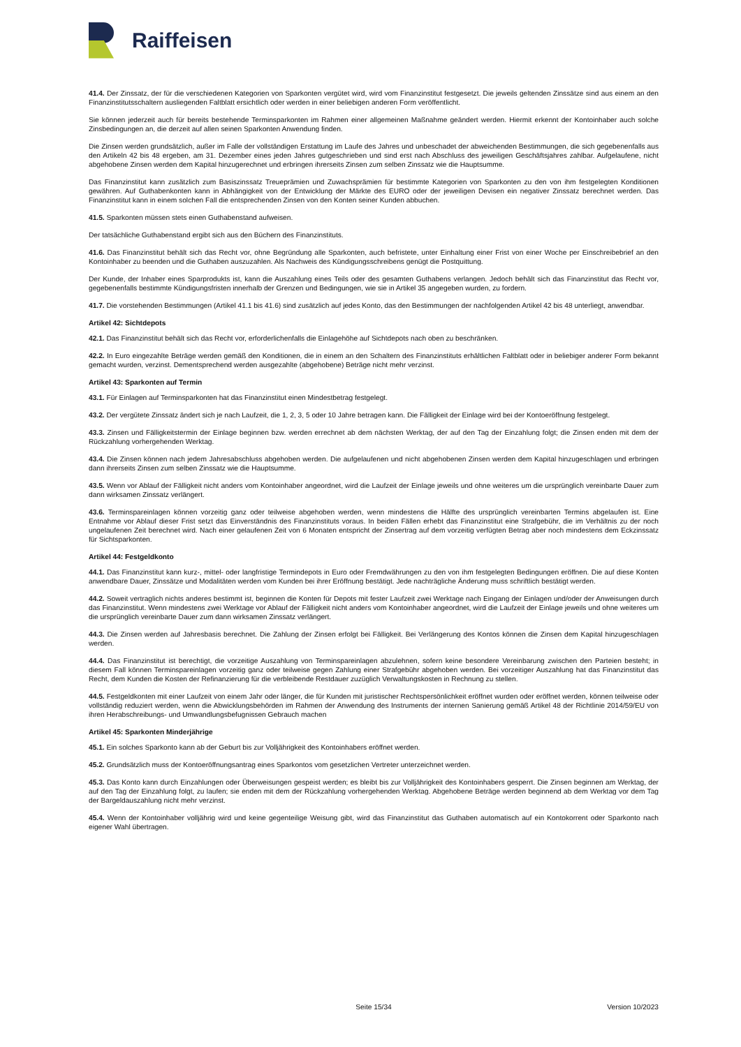Raiffeisen
41.4. Der Zinssatz, der für die verschiedenen Kategorien von Sparkonten vergütet wird, wird vom Finanzinstitut festgesetzt. Die jeweils geltenden Zinssätze sind aus einem an den Finanzinstitutsschaltern ausliegenden Faltblatt ersichtlich oder werden in einer beliebigen anderen Form veröffentlicht.
Sie können jederzeit auch für bereits bestehende Terminsparkonten im Rahmen einer allgemeinen Maßnahme geändert werden. Hiermit erkennt der Kontoinhaber auch solche Zinsbedingungen an, die derzeit auf allen seinen Sparkonten Anwendung finden.
Die Zinsen werden grundsätzlich, außer im Falle der vollständigen Erstattung im Laufe des Jahres und unbeschadet der abweichenden Bestimmungen, die sich gegebenenfalls aus den Artikeln 42 bis 48 ergeben, am 31. Dezember eines jeden Jahres gutgeschrieben und sind erst nach Abschluss des jeweiligen Geschäftsjahres zahlbar. Aufgelaufene, nicht abgehobene Zinsen werden dem Kapital hinzugerechnet und erbringen ihrerseits Zinsen zum selben Zinssatz wie die Hauptsumme.
Das Finanzinstitut kann zusätzlich zum Basiszinssatz Treueprämien und Zuwachsprämien für bestimmte Kategorien von Sparkonten zu den von ihm festgelegten Konditionen gewähren. Auf Guthabenkonten kann in Abhängigkeit von der Entwicklung der Märkte des EURO oder der jeweiligen Devisen ein negativer Zinssatz berechnet werden. Das Finanzinstitut kann in einem solchen Fall die entsprechenden Zinsen von den Konten seiner Kunden abbuchen.
41.5. Sparkonten müssen stets einen Guthabenstand aufweisen.
Der tatsächliche Guthabenstand ergibt sich aus den Büchern des Finanzinstituts.
41.6. Das Finanzinstitut behält sich das Recht vor, ohne Begründung alle Sparkonten, auch befristete, unter Einhaltung einer Frist von einer Woche per Einschreibebrief an den Kontoinhaber zu beenden und die Guthaben auszuzahlen. Als Nachweis des Kündigungsschreibens genügt die Postquittung.
Der Kunde, der Inhaber eines Sparprodukts ist, kann die Auszahlung eines Teils oder des gesamten Guthabens verlangen. Jedoch behält sich das Finanzinstitut das Recht vor, gegebenenfalls bestimmte Kündigungsfristen innerhalb der Grenzen und Bedingungen, wie sie in Artikel 35 angegeben wurden, zu fordern.
41.7. Die vorstehenden Bestimmungen (Artikel 41.1 bis 41.6) sind zusätzlich auf jedes Konto, das den Bestimmungen der nachfolgenden Artikel 42 bis 48 unterliegt, anwendbar.
Artikel 42: Sichtdepots
42.1. Das Finanzinstitut behält sich das Recht vor, erforderlichenfalls die Einlagehöhe auf Sichtdepots nach oben zu beschränken.
42.2. In Euro eingezahlte Beträge werden gemäß den Konditionen, die in einem an den Schaltern des Finanzinstituts erhältlichen Faltblatt oder in beliebiger anderer Form bekannt gemacht wurden, verzinst. Dementsprechend werden ausgezahlte (abgehobene) Beträge nicht mehr verzinst.
Artikel 43: Sparkonten auf Termin
43.1. Für Einlagen auf Terminsparkonten hat das Finanzinstitut einen Mindestbetrag festgelegt.
43.2. Der vergütete Zinssatz ändert sich je nach Laufzeit, die 1, 2, 3, 5 oder 10 Jahre betragen kann. Die Fälligkeit der Einlage wird bei der Kontoeröffnung festgelegt.
43.3. Zinsen und Fälligkeitstermin der Einlage beginnen bzw. werden errechnet ab dem nächsten Werktag, der auf den Tag der Einzahlung folgt; die Zinsen enden mit dem der Rückzahlung vorhergehenden Werktag.
43.4. Die Zinsen können nach jedem Jahresabschluss abgehoben werden. Die aufgelaufenen und nicht abgehobenen Zinsen werden dem Kapital hinzugeschlagen und erbringen dann ihrerseits Zinsen zum selben Zinssatz wie die Hauptsumme.
43.5. Wenn vor Ablauf der Fälligkeit nicht anders vom Kontoinhaber angeordnet, wird die Laufzeit der Einlage jeweils und ohne weiteres um die ursprünglich vereinbarte Dauer zum dann wirksamen Zinssatz verlängert.
43.6. Terminspareinlagen können vorzeitig ganz oder teilweise abgehoben werden, wenn mindestens die Hälfte des ursprünglich vereinbarten Termins abgelaufen ist. Eine Entnahme vor Ablauf dieser Frist setzt das Einverständnis des Finanzinstituts voraus. In beiden Fällen erhebt das Finanzinstitut eine Strafgebühr, die im Verhältnis zu der noch ungelaufenen Zeit berechnet wird. Nach einer gelaufenen Zeit von 6 Monaten entspricht der Zinsertrag auf dem vorzeitig verfügten Betrag aber noch mindestens dem Eckzinssatz für Sichtsparkonten.
Artikel 44: Festgeldkonto
44.1. Das Finanzinstitut kann kurz-, mittel- oder langfristige Termindepots in Euro oder Fremdwährungen zu den von ihm festgelegten Bedingungen eröffnen. Die auf diese Konten anwendbare Dauer, Zinssätze und Modalitäten werden vom Kunden bei ihrer Eröffnung bestätigt. Jede nachträgliche Änderung muss schriftlich bestätigt werden.
44.2. Soweit vertraglich nichts anderes bestimmt ist, beginnen die Konten für Depots mit fester Laufzeit zwei Werktage nach Eingang der Einlagen und/oder der Anweisungen durch das Finanzinstitut. Wenn mindestens zwei Werktage vor Ablauf der Fälligkeit nicht anders vom Kontoinhaber angeordnet, wird die Laufzeit der Einlage jeweils und ohne weiteres um die ursprünglich vereinbarte Dauer zum dann wirksamen Zinssatz verlängert.
44.3. Die Zinsen werden auf Jahresbasis berechnet. Die Zahlung der Zinsen erfolgt bei Fälligkeit. Bei Verlängerung des Kontos können die Zinsen dem Kapital hinzugeschlagen werden.
44.4. Das Finanzinstitut ist berechtigt, die vorzeitige Auszahlung von Terminspareinlagen abzulehnen, sofern keine besondere Vereinbarung zwischen den Parteien besteht; in diesem Fall können Terminspareinlagen vorzeitig ganz oder teilweise gegen Zahlung einer Strafgebühr abgehoben werden. Bei vorzeitiger Auszahlung hat das Finanzinstitut das Recht, dem Kunden die Kosten der Refinanzierung für die verbleibende Restdauer zuzüglich Verwaltungskosten in Rechnung zu stellen.
44.5. Festgeldkonten mit einer Laufzeit von einem Jahr oder länger, die für Kunden mit juristischer Rechtspersönlichkeit eröffnet wurden oder eröffnet werden, können teilweise oder vollständig reduziert werden, wenn die Abwicklungsbehörden im Rahmen der Anwendung des Instruments der internen Sanierung gemäß Artikel 48 der Richtlinie 2014/59/EU von ihren Herabschreibungs- und Umwandlungsbefugnissen Gebrauch machen
Artikel 45: Sparkonten Minderjährige
45.1. Ein solches Sparkonto kann ab der Geburt bis zur Volljährigkeit des Kontoinhabers eröffnet werden.
45.2. Grundsätzlich muss der Kontoeröffnungsantrag eines Sparkontos vom gesetzlichen Vertreter unterzeichnet werden.
45.3. Das Konto kann durch Einzahlungen oder Überweisungen gespeist werden; es bleibt bis zur Volljährigkeit des Kontoinhabers gesperrt. Die Zinsen beginnen am Werktag, der auf den Tag der Einzahlung folgt, zu laufen; sie enden mit dem der Rückzahlung vorhergehenden Werktag. Abgehobene Beträge werden beginnend ab dem Werktag vor dem Tag der Bargeldauszahlung nicht mehr verzinst.
45.4. Wenn der Kontoinhaber volljährig wird und keine gegenteilige Weisung gibt, wird das Finanzinstitut das Guthaben automatisch auf ein Kontokorrent oder Sparkonto nach eigener Wahl übertragen.
Seite 15/34 Version 10/2023